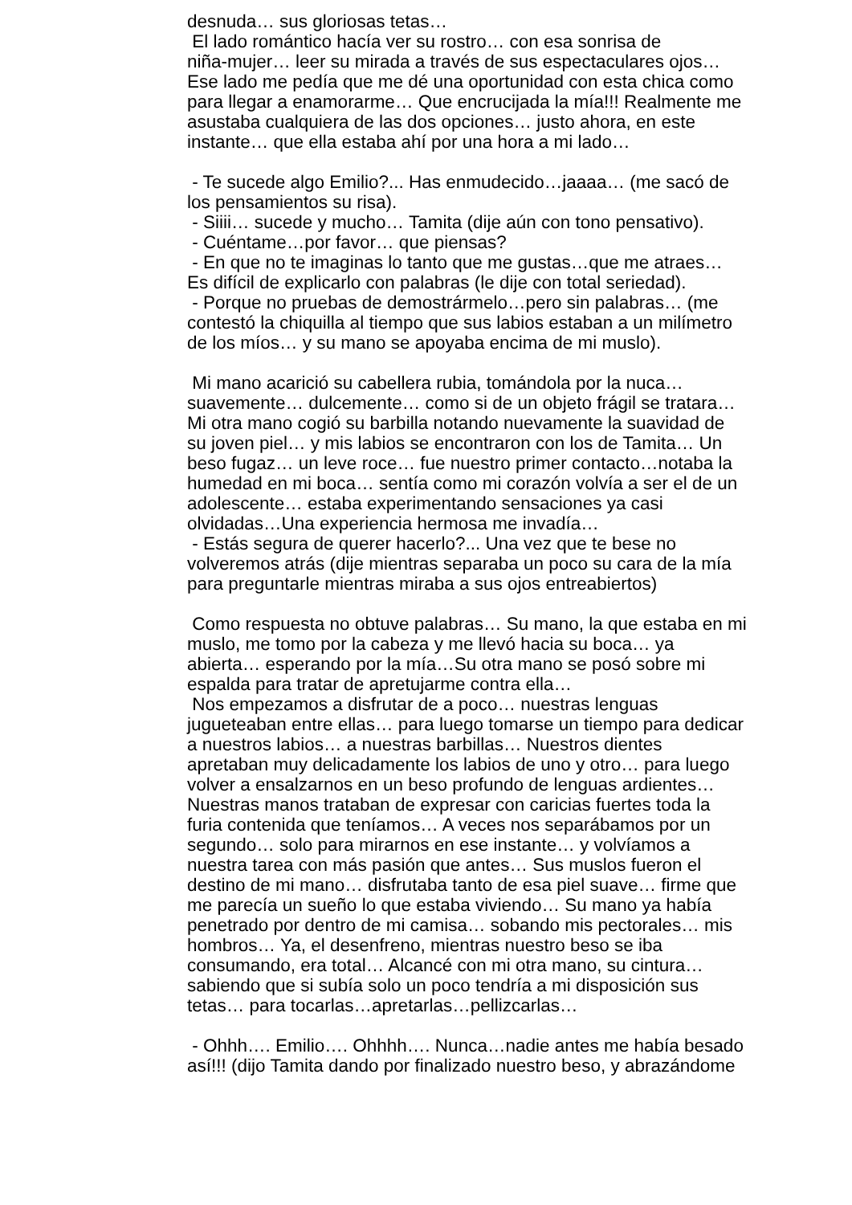desnuda… sus gloriosas tetas…
El lado romántico hacía ver su rostro… con esa sonrisa de niña-mujer… leer su mirada a través de sus espectaculares ojos… Ese lado me pedía que me dé una oportunidad con esta chica como para llegar a enamorarme… Que encrucijada la mía!!! Realmente me asustaba cualquiera de las dos opciones… justo ahora, en este instante… que ella estaba ahí por una hora a mi lado…
- Te sucede algo Emilio?... Has enmudecido…jaaaa… (me sacó de los pensamientos su risa).
- Siiii… sucede y mucho… Tamita (dije aún con tono pensativo).
- Cuéntame…por favor… que piensas?
- En que no te imaginas lo tanto que me gustas…que me atraes… Es difícil de explicarlo con palabras (le dije con total seriedad).
- Porque no pruebas de demostrármelo…pero sin palabras… (me contestó la chiquilla al tiempo que sus labios estaban a un milímetro de los míos… y su mano se apoyaba encima de mi muslo).
Mi mano acarició su cabellera rubia, tomándola por la nuca… suavemente… dulcemente… como si de un objeto frágil se tratara… Mi otra mano cogió su barbilla notando nuevamente la suavidad de su joven piel… y mis labios se encontraron con los de Tamita… Un beso fugaz… un leve roce… fue nuestro primer contacto…notaba la humedad en mi boca… sentía como mi corazón volvía a ser el de un adolescente… estaba experimentando sensaciones ya casi olvidadas…Una experiencia hermosa me invadía…
- Estás segura de querer hacerlo?... Una vez que te bese no volveremos atrás (dije mientras separaba un poco su cara de la mía para preguntarle mientras miraba a sus ojos entreabiertos)
Como respuesta no obtuve palabras… Su mano, la que estaba en mi muslo, me tomo por la cabeza y me llevó hacia su boca… ya abierta… esperando por la mía…Su otra mano se posó sobre mi espalda para tratar de apretujarme contra ella…
Nos empezamos a disfrutar de a poco… nuestras lenguas jugueteaban entre ellas… para luego tomarse un tiempo para dedicar a nuestros labios… a nuestras barbillas… Nuestros dientes apretaban muy delicadamente los labios de uno y otro… para luego volver a ensalzarnos en un beso profundo de lenguas ardientes… Nuestras manos trataban de expresar con caricias fuertes toda la furia contenida que teníamos… A veces nos separábamos por un segundo… solo para mirarnos en ese instante… y volvíamos a nuestra tarea con más pasión que antes… Sus muslos fueron el destino de mi mano… disfrutaba tanto de esa piel suave… firme que me parecía un sueño lo que estaba viviendo… Su mano ya había penetrado por dentro de mi camisa… sobando mis pectorales… mis hombros… Ya, el desenfreno, mientras nuestro beso se iba consumando, era total… Alcancé con mi otra mano, su cintura… sabiendo que si subía solo un poco tendría a mi disposición sus tetas… para tocarlas…apretarlas…pellizcarlas…
- Ohhh…. Emilio…. Ohhhh…. Nunca…nadie antes me había besado así!!! (dijo Tamita dando por finalizado nuestro beso, y abrazándome